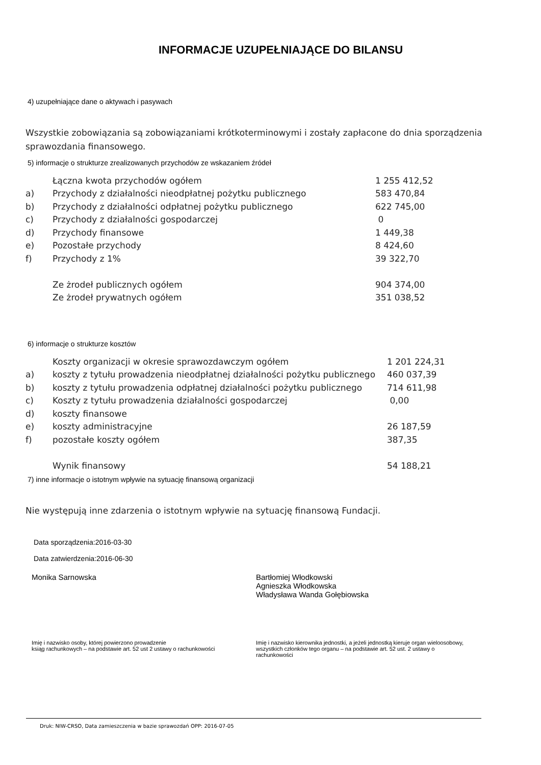INFORMACJE UZUPEŁNIAJĄCE DO BILANSU
4) uzupełniające dane o aktywach i pasywach
Wszystkie zobowiązania są zobowiązaniami krótkoterminowymi i zostały zapłacone do dnia sporządzenia sprawozdania finansowego.
5) informacje o strukturze zrealizowanych przychodów ze wskazaniem źródeł
| | Łączna kwota przychodów ogółem | 1 255 412,52 |
| a) | Przychody z działalności nieodpłatnej pożytku publicznego | 583 470,84 |
| b) | Przychody z działalności odpłatnej pożytku publicznego | 622 745,00 |
| c) | Przychody z działalności gospodarczej | 0 |
| d) | Przychody finansowe | 1 449,38 |
| e) | Pozostałe przychody | 8 424,60 |
| f) | Przychody z 1% | 39 322,70 |
| | Ze żrodeł publicznych ogółem | 904 374,00 |
| | Ze żrodeł prywatnych ogółem | 351 038,52 |
6) informacje o strukturze kosztów
| | Koszty organizacji w okresie sprawozdawczym ogółem | 1 201 224,31 |
| a) | koszty z tytułu prowadzenia nieodpłatnej działalności pożytku publicznego | 460 037,39 |
| b) | koszty z tytułu prowadzenia odpłatnej działalności pożytku publicznego | 714 611,98 |
| c) | Koszty z tytułu prowadzenia działalności gospodarczej | 0,00 |
| d) | koszty finansowe | |
| e) | koszty administracyjne | 26 187,59 |
| f) | pozostałe koszty ogółem | 387,35 |
| | Wynik finansowy | 54 188,21 |
7) inne informacje o istotnym wpływie na sytuację finansową organizacji
Nie występują inne zdarzenia o istotnym wpływie na sytuację finansową Fundacji.
Data sporządzenia:2016-03-30
Data zatwierdzenia:2016-06-30
Monika Sarnowska Bartłomiej Włodkowski
Agnieszka Włodkowska
Władysława Wanda Gołębiowska
Imię i nazwisko osoby, której powierzono prowadzenie
ksiąg rachunkowych – na podstawie art. 52 ust 2 ustawy o rachunkowości
Imię i nazwisko kierownika jednostki, a jeżeli jednostką kieruje organ wieloosobowy, wszystkich członków tego organu – na podstawie art. 52 ust. 2 ustawy o rachunkowości
Druk: NIW-CRSO, Data zamieszczenia w bazie sprawozdań OPP: 2016-07-05